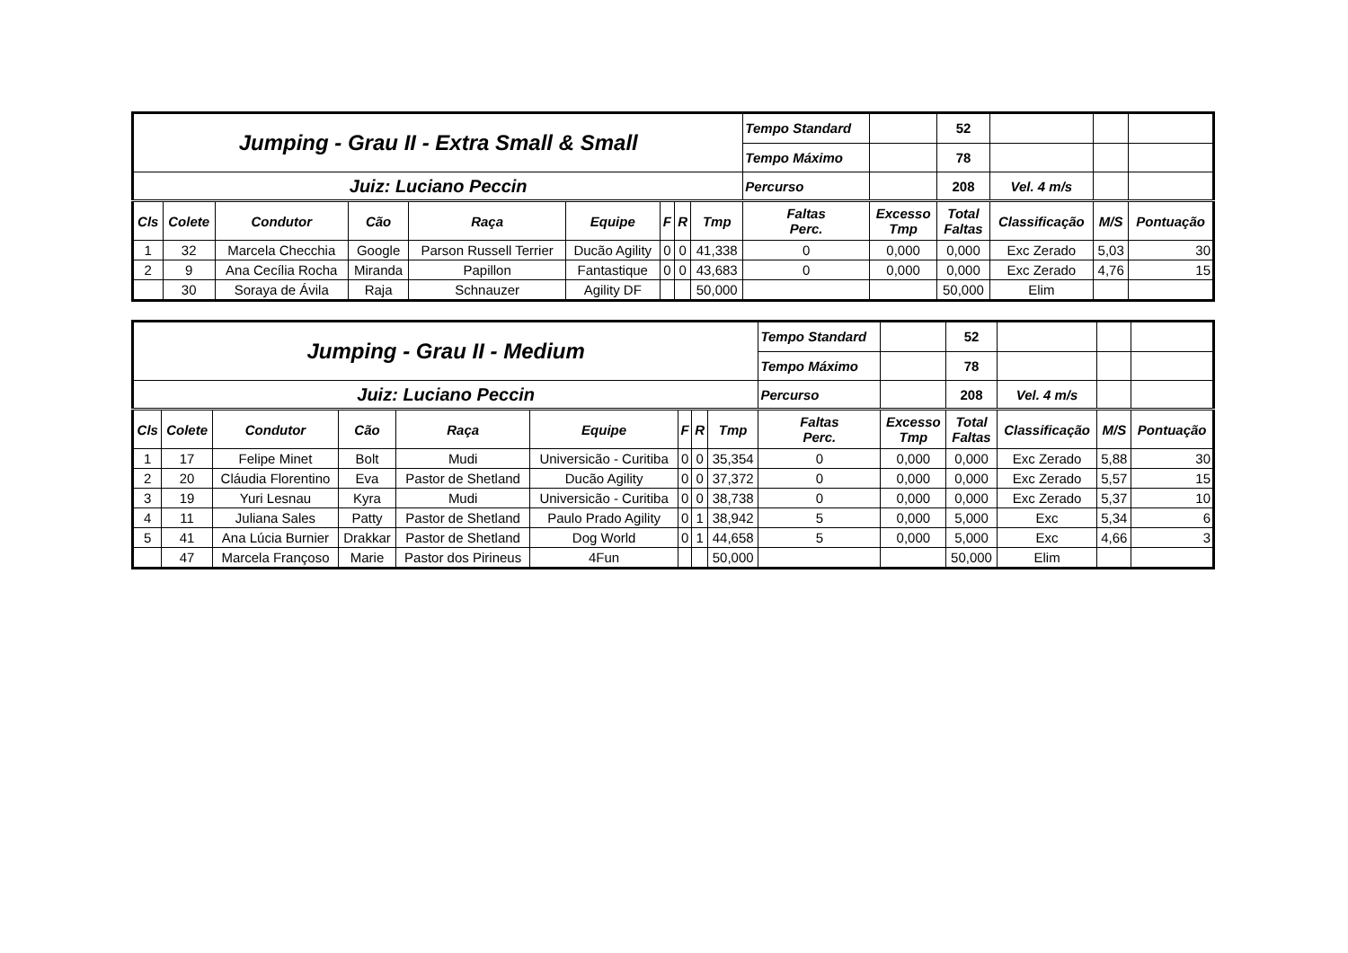| Jumping - Grau II - Extra Small & Small | | | | | | | | | Tempo Standard | | 52 | | | |
| | | | | | | | | | Tempo Máximo | | 78 | | | |
| Juiz: Luciano Peccin | | | | | | | | | Percurso | | 208 | Vel. 4 m/s | | |
| Cls | Colete | Condutor | Cão | Raça | Equipe | F | R | Tmp | Faltas Perc. | Excesso Tmp | Total Faltas | Classificação | M/S | Pontuação |
| 1 | 32 | Marcela Checchia | Google | Parson Russell Terrier | Ducão Agility | 0 | 0 | 41,338 | 0 | 0,000 | 0,000 | Exc Zerado | 5,03 | 30 |
| 2 | 9 | Ana Cecília Rocha | Miranda | Papillon | Fantastique | 0 | 0 | 43,683 | 0 | 0,000 | 0,000 | Exc Zerado | 4,76 | 15 |
| | 30 | Soraya de Ávila | Raja | Schnauzer | Agility DF | | | 50,000 | | | 50,000 | Elim | | |
| Jumping - Grau II - Medium | | | | | | | | | Tempo Standard | | 52 | | | |
| | | | | | | | | | Tempo Máximo | | 78 | | | |
| Juiz: Luciano Peccin | | | | | | | | | Percurso | | 208 | Vel. 4 m/s | | |
| Cls | Colete | Condutor | Cão | Raça | Equipe | F | R | Tmp | Faltas Perc. | Excesso Tmp | Total Faltas | Classificação | M/S | Pontuação |
| 1 | 17 | Felipe Minet | Bolt | Mudi | Universicão - Curitiba | 0 | 0 | 35,354 | 0 | 0,000 | 0,000 | Exc Zerado | 5,88 | 30 |
| 2 | 20 | Cláudia Florentino | Eva | Pastor de Shetland | Ducão Agility | 0 | 0 | 37,372 | 0 | 0,000 | 0,000 | Exc Zerado | 5,57 | 15 |
| 3 | 19 | Yuri Lesnau | Kyra | Mudi | Universicão - Curitiba | 0 | 0 | 38,738 | 0 | 0,000 | 0,000 | Exc Zerado | 5,37 | 10 |
| 4 | 11 | Juliana Sales | Patty | Pastor de Shetland | Paulo Prado Agility | 0 | 1 | 38,942 | 5 | 0,000 | 5,000 | Exc | 5,34 | 6 |
| 5 | 41 | Ana Lúcia Burnier | Drakkar | Pastor de Shetland | Dog World | 0 | 1 | 44,658 | 5 | 0,000 | 5,000 | Exc | 4,66 | 3 |
| | 47 | Marcela Françoso | Marie | Pastor dos Pirineus | 4Fun | | | 50,000 | | | 50,000 | Elim | | |